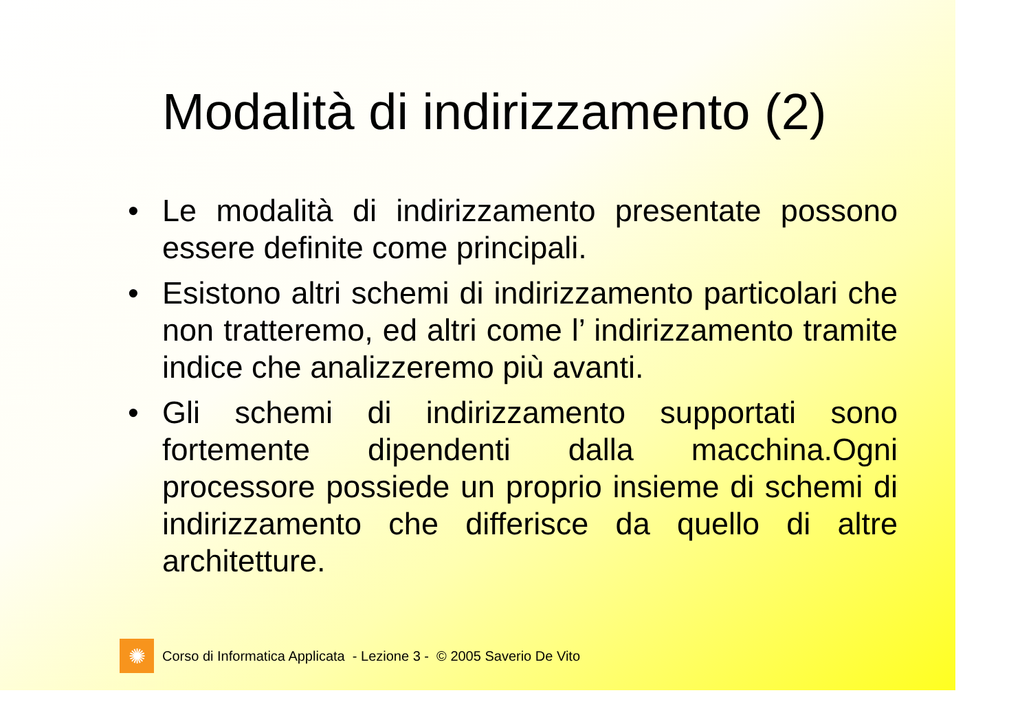Modalità di indirizzamento (2)
• Le modalità di indirizzamento presentate possono essere definite come principali.
• Esistono altri schemi di indirizzamento particolari che non tratteremo, ed altri come l’ indirizzamento tramite indice che analizzeremo più avanti.
• Gli schemi di indirizzamento supportati sono fortemente dipendenti dalla macchina.Ogni processore possiede un proprio insieme di schemi di indirizzamento che differisce da quello di altre architetture.
✺
Corso di Informatica Applicata - Lezione 3 - © 2005 Saverio De Vito